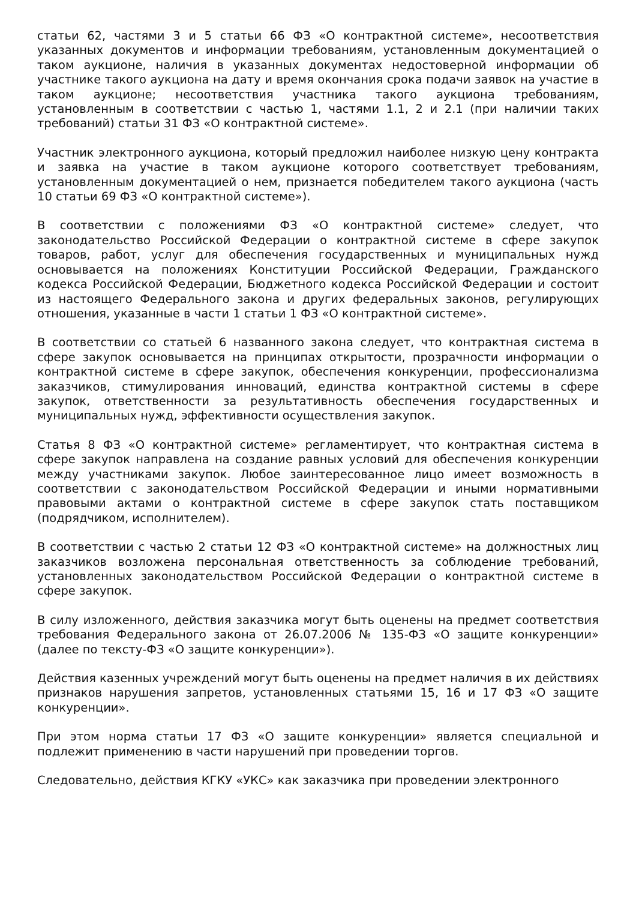статьи 62, частями 3 и 5 статьи 66 ФЗ «О контрактной системе», несоответствия указанных документов и информации требованиям, установленным документацией о таком аукционе, наличия в указанных документах недостоверной информации об участнике такого аукциона на дату и время окончания срока подачи заявок на участие в таком аукционе; несоответствия участника такого аукциона требованиям, установленным в соответствии с частью 1, частями 1.1, 2 и 2.1 (при наличии таких требований) статьи 31 ФЗ «О контрактной системе».
Участник электронного аукциона, который предложил наиболее низкую цену контракта и заявка на участие в таком аукционе которого соответствует требованиям, установленным документацией о нем, признается победителем такого аукциона (часть 10 статьи 69 ФЗ «О контрактной системе»).
В соответствии с положениями ФЗ «О контрактной системе» следует, что законодательство Российской Федерации о контрактной системе в сфере закупок товаров, работ, услуг для обеспечения государственных и муниципальных нужд основывается на положениях Конституции Российской Федерации, Гражданского кодекса Российской Федерации, Бюджетного кодекса Российской Федерации и состоит из настоящего Федерального закона и других федеральных законов, регулирующих отношения, указанные в части 1 статьи 1 ФЗ «О контрактной системе».
В соответствии со статьей 6 названного закона следует, что контрактная система в сфере закупок основывается на принципах открытости, прозрачности информации о контрактной системе в сфере закупок, обеспечения конкуренции, профессионализма заказчиков, стимулирования инноваций, единства контрактной системы в сфере закупок, ответственности за результативность обеспечения государственных и муниципальных нужд, эффективности осуществления закупок.
Статья 8 ФЗ «О контрактной системе» регламентирует, что контрактная система в сфере закупок направлена на создание равных условий для обеспечения конкуренции между участниками закупок. Любое заинтересованное лицо имеет возможность в соответствии с законодательством Российской Федерации и иными нормативными правовыми актами о контрактной системе в сфере закупок стать поставщиком (подрядчиком, исполнителем).
В соответствии с частью 2 статьи 12 ФЗ «О контрактной системе» на должностных лиц заказчиков возложена персональная ответственность за соблюдение требований, установленных законодательством Российской Федерации о контрактной системе в сфере закупок.
В силу изложенного, действия заказчика могут быть оценены на предмет соответствия требования Федерального закона от 26.07.2006 № 135-ФЗ «О защите конкуренции» (далее по тексту-ФЗ «О защите конкуренции»).
Действия казенных учреждений могут быть оценены на предмет наличия в их действиях признаков нарушения запретов, установленных статьями 15, 16 и 17 ФЗ «О защите конкуренции».
При этом норма статьи 17 ФЗ «О защите конкуренции» является специальной и подлежит применению в части нарушений при проведении торгов.
Следовательно, действия КГКУ «УКС» как заказчика при проведении электронного